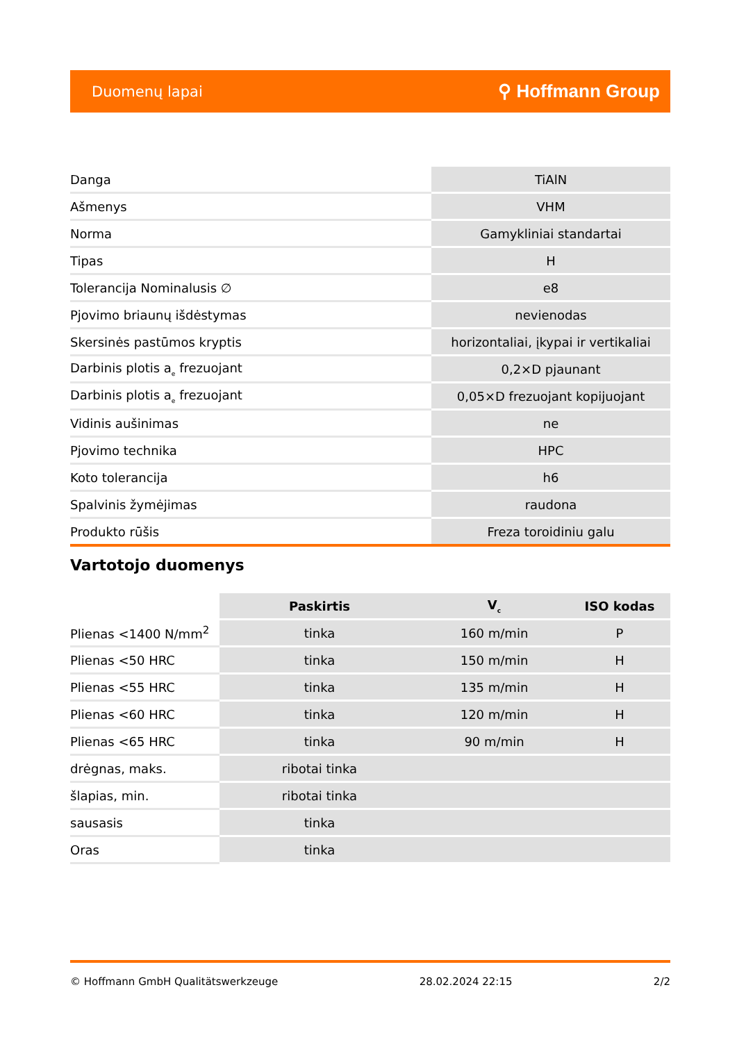Duomenų lapai ⚲ Hoffmann Group
| Danga | TiAlN |
| Ašmenys | VHM |
| Norma | Gamykliniai standartai |
| Tipas | H |
| Tolerancija Nominalusis ∅ | e8 |
| Pjovimo briaunų išdėstymas | nevienodas |
| Skersinės pastūmos kryptis | horizontaliai, įkypai ir vertikaliai |
| Darbinis plotis a<sub>e</sub> frezuojant | 0,2×D pjaunant |
| Darbinis plotis a<sub>e</sub> frezuojant | 0,05×D frezuojant kopijuojant |
| Vidinis aušinimas | ne |
| Pjovimo technika | HPC |
| Koto tolerancija | h6 |
| Spalvinis žymėjimas | raudona |
| Produkto rūšis | Freza toroidiniu galu |
Vartotojo duomenys
| | Paskirtis | V<sub>c</sub> | ISO kodas |
| --- | --- | --- | --- |
| Plienas <1400 N/mm<sup>2</sup> | tinka | 160 m/min | P |
| Plienas <50 HRC | tinka | 150 m/min | H |
| Plienas <55 HRC | tinka | 135 m/min | H |
| Plienas <60 HRC | tinka | 120 m/min | H |
| Plienas <65 HRC | tinka | 90 m/min | H |
| drėgnas, maks. | ribotai tinka | | |
| šlapias, min. | ribotai tinka | | |
| sausasis | tinka | | |
| Oras | tinka | | |
© Hoffmann GmbH Qualitätswerkzeuge 28.02.2024 22:15 2/2